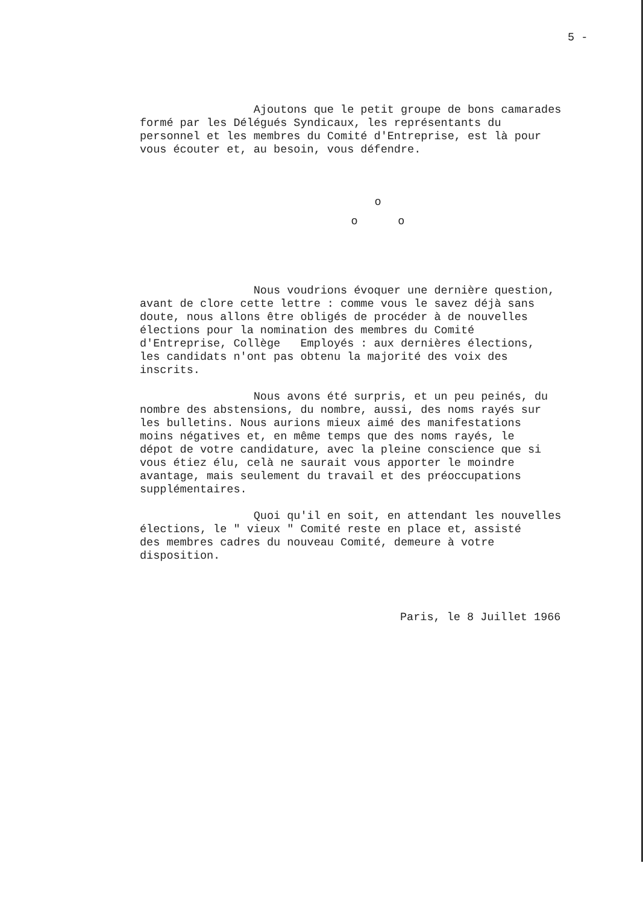5 -
Ajoutons que le petit groupe de bons camarades formé par les Délégués Syndicaux, les représentants du personnel et les membres du Comité d'Entreprise, est là pour vous écouter et, au besoin, vous défendre.
o o o
Nous voudrions évoquer une dernière question, avant de clore cette lettre : comme vous le savez déjà sans doute, nous allons être obligés de procéder à de nouvelles élections pour la nomination des membres du Comité d'Entreprise, Collège Employés : aux dernières élections, les candidats n'ont pas obtenu la majorité des voix des inscrits.
Nous avons été surpris, et un peu peinés, du nombre des abstensions, du nombre, aussi, des noms rayés sur les bulletins. Nous aurions mieux aimé des manifestations moins négatives et, en même temps que des noms rayés, le dépot de votre candidature, avec la pleine conscience que si vous étiez élu, celà ne saurait vous apporter le moindre avantage, mais seulement du travail et des préoccupations supplémentaires.
Quoi qu'il en soit, en attendant les nouvelles élections, le " vieux " Comité reste en place et, assisté des membres cadres du nouveau Comité, demeure à votre disposition.
Paris, le 8 Juillet 1966